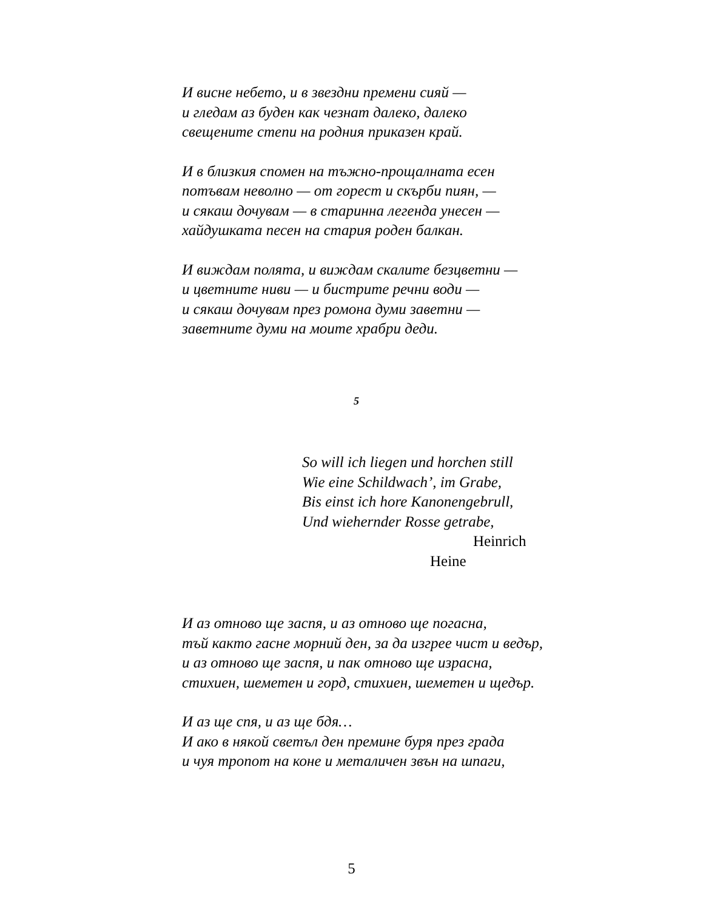И висне небето, и в звездни премени сияй —
и гледам аз буден как чезнат далеко, далеко
свещените степи на родния приказен край.
И в близкия спомен на тъжно-прощалната есен
потъвам неволно — от горест и скърби пиян, —
и сякаш дочувам — в старинна легенда унесен —
хайдушката песен на стария роден балкан.
И виждам полята, и виждам скалите безцветни —
и цветните ниви — и бистрите речни води —
и сякаш дочувам през ромона думи заветни —
заветните думи на моите храбри деди.
5
So will ich liegen und horchen still
Wie eine Schildwach’, im Grabe,
Bis einst ich hore Kanonengebrull,
Und wiehernder Rosse getrabe,
Heinrich
Heine
И аз отново ще заспя, и аз отново ще погасна,
тъй както гасне морний ден, за да изгрее чист и ведър,
и аз отново ще заспя, и пак отново ще израсна,
стихиен, шеметен и горд, стихиен, шеметен и щедър.
И аз ще спя, и аз ще бдя…
И ако в някой светъл ден премине буря през града
и чуя тропот на коне и металичен звън на шпаги,
5